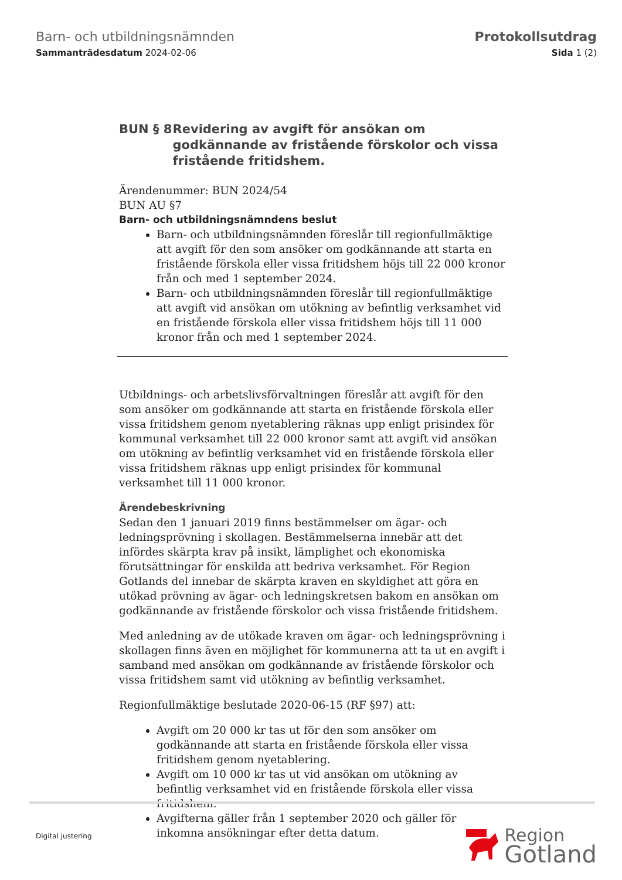Barn- och utbildningsnämnden
Sammanträdesdatum 2024-02-06
Protokollsutdrag
Sida 1 (2)
BUN § 8 Revidering av avgift för ansökan om godkännande av fristående förskolor och vissa fristående fritidshem.
Ärendenummer: BUN 2024/54
BUN AU §7
Barn- och utbildningsnämndens beslut
Barn- och utbildningsnämnden föreslår till regionfullmäktige att avgift för den som ansöker om godkännande att starta en fristående förskola eller vissa fritidshem höjs till 22 000 kronor från och med 1 september 2024.
Barn- och utbildningsnämnden föreslår till regionfullmäktige att avgift vid ansökan om utökning av befintlig verksamhet vid en fristående förskola eller vissa fritidshem höjs till 11 000 kronor från och med 1 september 2024.
Utbildnings- och arbetslivsförvaltningen föreslår att avgift för den som ansöker om godkännande att starta en fristående förskola eller vissa fritidshem genom nyetablering räknas upp enligt prisindex för kommunal verksamhet till 22 000 kronor samt att avgift vid ansökan om utökning av befintlig verksamhet vid en fristående förskola eller vissa fritidshem räknas upp enligt prisindex för kommunal verksamhet till 11 000 kronor.
Ärendebeskrivning
Sedan den 1 januari 2019 finns bestämmelser om ägar- och ledningsprövning i skollagen. Bestämmelserna innebär att det infördes skärpta krav på insikt, lämplighet och ekonomiska förutsättningar för enskilda att bedriva verksamhet. För Region Gotlands del innebar de skärpta kraven en skyldighet att göra en utökad prövning av ägar- och ledningskretsen bakom en ansökan om godkännande av fristående förskolor och vissa fristående fritidshem.
Med anledning av de utökade kraven om ägar- och ledningsprövning i skollagen finns även en möjlighet för kommunerna att ta ut en avgift i samband med ansökan om godkännande av fristående förskolor och vissa fritidshem samt vid utökning av befintlig verksamhet.
Regionfullmäktige beslutade 2020-06-15 (RF §97) att:
Avgift om 20 000 kr tas ut för den som ansöker om godkännande att starta en fristående förskola eller vissa fritidshem genom nyetablering.
Avgift om 10 000 kr tas ut vid ansökan om utökning av befintlig verksamhet vid en fristående förskola eller vissa fritidshem.
Avgifterna gäller från 1 september 2020 och gäller för inkomna ansökningar efter detta datum.
Digital justering
Region
Gotland